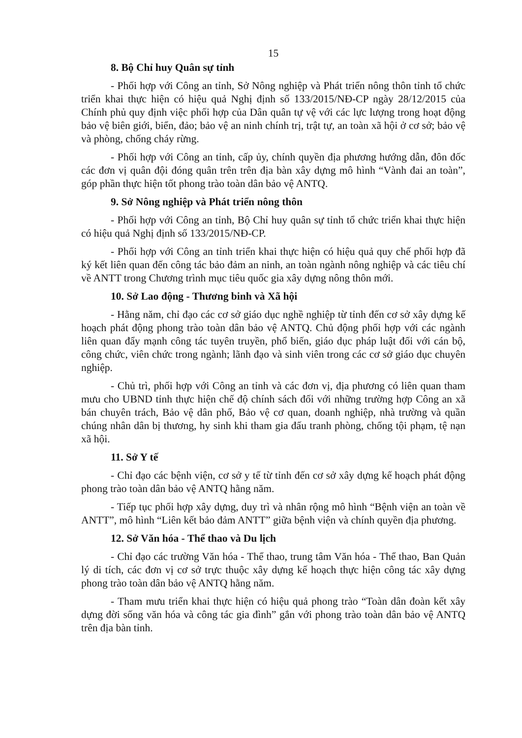15
8. Bộ Chỉ huy Quân sự tỉnh
- Phối hợp với Công an tỉnh, Sở Nông nghiệp và Phát triển nông thôn tỉnh tổ chức triển khai thực hiện có hiệu quả Nghị định số 133/2015/NĐ-CP ngày 28/12/2015 của Chính phủ quy định việc phối hợp của Dân quân tự vệ với các lực lượng trong hoạt động bảo vệ biên giới, biển, đảo; bảo vệ an ninh chính trị, trật tự, an toàn xã hội ở cơ sở; bảo vệ và phòng, chống cháy rừng.
- Phối hợp với Công an tỉnh, cấp ủy, chính quyền địa phương hướng dẫn, đôn đốc các đơn vị quân đội đóng quân trên trên địa bàn xây dựng mô hình “Vành đai an toàn”, góp phần thực hiện tốt phong trào toàn dân bảo vệ ANTQ.
9. Sở Nông nghiệp và Phát triển nông thôn
- Phối hợp với Công an tỉnh, Bộ Chỉ huy quân sự tỉnh tổ chức triển khai thực hiện có hiệu quả Nghị định số 133/2015/NĐ-CP.
- Phối hợp với Công an tỉnh triển khai thực hiện có hiệu quả quy chế phối hợp đã ký kết liên quan đến công tác bảo đảm an ninh, an toàn ngành nông nghiệp và các tiêu chí về ANTT trong Chương trình mục tiêu quốc gia xây dựng nông thôn mới.
10. Sở Lao động - Thương binh và Xã hội
- Hằng năm, chỉ đạo các cơ sở giáo dục nghề nghiệp từ tỉnh đến cơ sở xây dựng kế hoạch phát động phong trào toàn dân bảo vệ ANTQ. Chủ động phối hợp với các ngành liên quan đẩy mạnh công tác tuyên truyền, phổ biến, giáo dục pháp luật đối với cán bộ, công chức, viên chức trong ngành; lãnh đạo và sinh viên trong các cơ sở giáo dục chuyên nghiệp.
- Chủ trì, phối hợp với Công an tỉnh và các đơn vị, địa phương có liên quan tham mưu cho UBND tỉnh thực hiện chế độ chính sách đối với những trường hợp Công an xã bán chuyên trách, Bảo vệ dân phố, Bảo vệ cơ quan, doanh nghiệp, nhà trường và quần chúng nhân dân bị thương, hy sinh khi tham gia đấu tranh phòng, chống tội phạm, tệ nạn xã hội.
11. Sở Y tế
- Chỉ đạo các bệnh viện, cơ sở y tế từ tỉnh đến cơ sở xây dựng kế hoạch phát động phong trào toàn dân bảo vệ ANTQ hằng năm.
- Tiếp tục phối hợp xây dựng, duy trì và nhân rộng mô hình “Bệnh viện an toàn về ANTT”, mô hình “Liên kết bảo đảm ANTT” giữa bệnh viện và chính quyền địa phương.
12. Sở Văn hóa - Thể thao và Du lịch
- Chỉ đạo các trường Văn hóa - Thể thao, trung tâm Văn hóa - Thể thao, Ban Quản lý di tích, các đơn vị cơ sở trực thuộc xây dựng kế hoạch thực hiện công tác xây dựng phong trào toàn dân bảo vệ ANTQ hằng năm.
- Tham mưu triển khai thực hiện có hiệu quả phong trào “Toàn dân đoàn kết xây dựng đời sống văn hóa và công tác gia đình” gắn với phong trào toàn dân bảo vệ ANTQ trên địa bàn tỉnh.